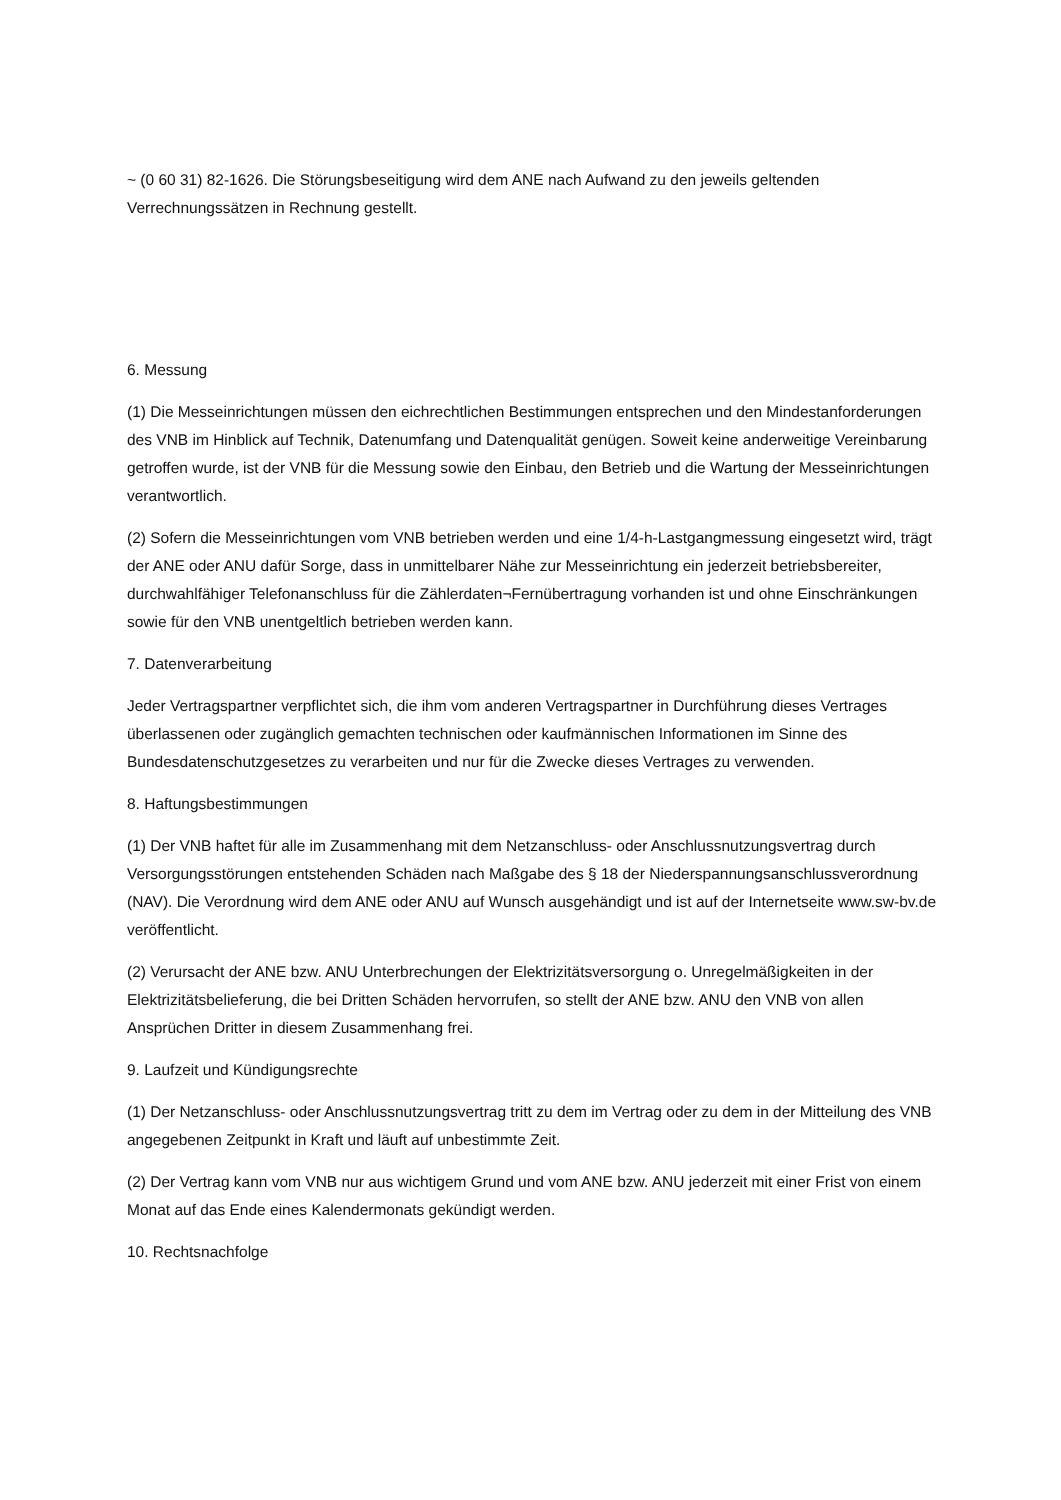~ (0 60 31) 82-1626. Die Störungsbeseitigung wird dem ANE nach Aufwand zu den jeweils geltenden Verrechnungssätzen in Rechnung gestellt.
6. Messung
(1) Die Messeinrichtungen müssen den eichrechtlichen Bestimmungen entsprechen und den Mindestanforderungen des VNB im Hinblick auf Technik, Datenumfang und Datenqualität genügen. Soweit keine anderweitige Vereinbarung getroffen wurde, ist der VNB für die Messung sowie den Einbau, den Betrieb und die Wartung der Messeinrichtungen verantwortlich.
(2) Sofern die Messeinrichtungen vom VNB betrieben werden und eine 1/4-h-Lastgangmessung eingesetzt wird, trägt der ANE oder ANU dafür Sorge, dass in unmittelbarer Nähe zur Messeinrichtung ein jederzeit betriebsbereiter, durchwahlfähiger Telefonanschluss für die Zählerdaten¬Fernübertragung vorhanden ist und ohne Einschränkungen sowie für den VNB unentgeltlich betrieben werden kann.
7. Datenverarbeitung
Jeder Vertragspartner verpflichtet sich, die ihm vom anderen Vertragspartner in Durchführung dieses Vertrages überlassenen oder zugänglich gemachten technischen oder kaufmännischen Informationen im Sinne des Bundesdatenschutzgesetzes zu verarbeiten und nur für die Zwecke dieses Vertrages zu verwenden.
8. Haftungsbestimmungen
(1) Der VNB haftet für alle im Zusammenhang mit dem Netzanschluss- oder Anschlussnutzungsvertrag durch Versorgungsstörungen entstehenden Schäden nach Maßgabe des § 18 der Niederspannungsanschlussverordnung (NAV). Die Verordnung wird dem ANE oder ANU auf Wunsch ausgehändigt und ist auf der Internetseite www.sw-bv.de veröffentlicht.
(2) Verursacht der ANE bzw. ANU Unterbrechungen der Elektrizitätsversorgung o. Unregelmäßigkeiten in der Elektrizitätsbelieferung, die bei Dritten Schäden hervorrufen, so stellt der ANE bzw. ANU den VNB von allen Ansprüchen Dritter in diesem Zusammenhang frei.
9. Laufzeit und Kündigungsrechte
(1) Der Netzanschluss- oder Anschlussnutzungsvertrag tritt zu dem im Vertrag oder zu dem in der Mitteilung des VNB angegebenen Zeitpunkt in Kraft und läuft auf unbestimmte Zeit.
(2) Der Vertrag kann vom VNB nur aus wichtigem Grund und vom ANE bzw. ANU jederzeit mit einer Frist von einem Monat auf das Ende eines Kalendermonats gekündigt werden.
10. Rechtsnachfolge